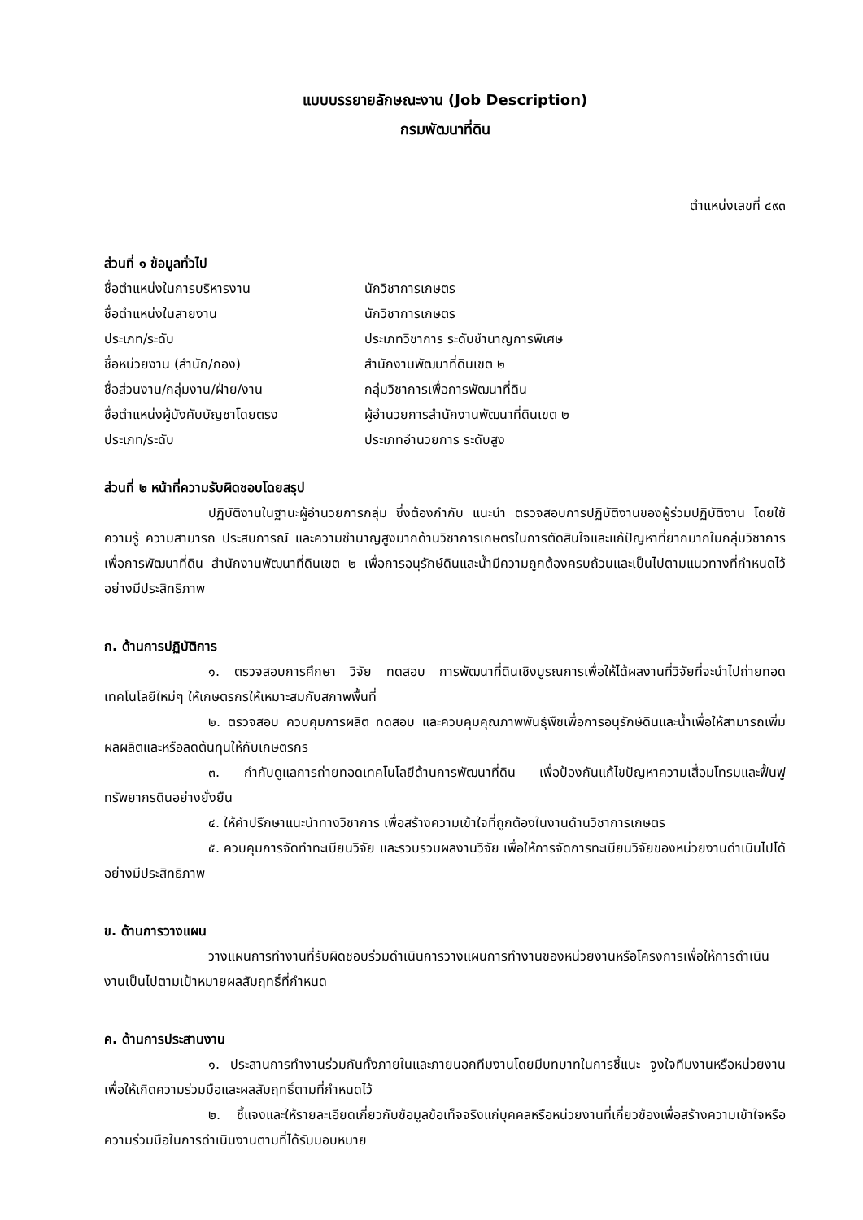แบบบรรยายลักษณะงาน (Job Description)
กรมพัฒนาที่ดิน
ตำแหน่งเลขที่ ๔๙๓
ส่วนที่ ๑ ข้อมูลทั่วไป
ชื่อตำแหน่งในการบริหารงาน นักวิชาการเกษตร
ชื่อตำแหน่งในสายงาน นักวิชาการเกษตร
ประเภท/ระดับ ประเภทวิชาการ ระดับชำนาญการพิเศษ
ชื่อหน่วยงาน (สำนัก/กอง) สำนักงานพัฒนาที่ดินเขต ๒
ชื่อส่วนงาน/กลุ่มงาน/ฝ่าย/งาน กลุ่มวิชาการเพื่อการพัฒนาที่ดิน
ชื่อตำแหน่งผู้บังคับบัญชาโดยตรง ผู้อำนวยการสำนักงานพัฒนาที่ดินเขต ๒
ประเภท/ระดับ ประเภทอำนวยการ ระดับสูง
ส่วนที่ ๒ หน้าที่ความรับผิดชอบโดยสรุป
ปฏิบัติงานในฐานะผู้อำนวยการกลุ่ม ซึ่งต้องกำกับ แนะนำ ตรวจสอบการปฏิบัติงานของผู้ร่วมปฏิบัติงาน โดยใช้ความรู้ ความสามารถ ประสบการณ์ และความชำนาญสูงมากด้านวิชาการเกษตรในการตัดสินใจและแก้ปัญหาที่ยากมากในกลุ่มวิชาการเพื่อการพัฒนาที่ดิน สำนักงานพัฒนาที่ดินเขต ๒ เพื่อการอนุรักษ์ดินและน้ำมีความถูกต้องครบถ้วนและเป็นไปตามแนวทางที่กำหนดไว้อย่างมีประสิทธิภาพ
ก. ด้านการปฏิบัติการ
๑. ตรวจสอบการศึกษา วิจัย ทดสอบ การพัฒนาที่ดินเชิงบูรณการเพื่อให้ได้ผลงานที่วิจัยที่จะนำไปถ่ายทอดเทคโนโลยีใหม่ๆ ให้เกษตรกรให้เหมาะสมกับสภาพพื้นที่
๒. ตรวจสอบ ควบคุมการผลิต ทดสอบ และควบคุมคุณภาพพันธุ์พืชเพื่อการอนุรักษ์ดินและน้ำเพื่อให้สามารถเพิ่มผลผลิตและหรือลดต้นทุนให้กับเกษตรกร
๓. กำกับดูแลการถ่ายทอดเทคโนโลยีด้านการพัฒนาที่ดิน เพื่อป้องกันแก้ไขปัญหาความเสื่อมโทรมและฟื้นฟูทรัพยากรดินอย่างยั่งยืน
๔. ให้คำปรึกษาแนะนำทางวิชาการ เพื่อสร้างความเข้าใจที่ถูกต้องในงานด้านวิชาการเกษตร
๕. ควบคุมการจัดทำทะเบียนวิจัย และรวบรวมผลงานวิจัย เพื่อให้การจัดการทะเบียนวิจัยของหน่วยงานดำเนินไปได้อย่างมีประสิทธิภาพ
ข. ด้านการวางแผน
วางแผนการทำงานที่รับผิดชอบร่วมดำเนินการวางแผนการทำงานของหน่วยงานหรือโครงการเพื่อให้การดำเนินงานเป็นไปตามเป้าหมายผลสัมฤทธิ์ที่กำหนด
ค. ด้านการประสานงาน
๑. ประสานการทำงานร่วมกันทั้งภายในและภายนอกทีมงานโดยมีบทบาทในการชี้แนะ จูงใจทีมงานหรือหน่วยงานเพื่อให้เกิดความร่วมมือและผลสัมฤทธิ์ตามที่กำหนดไว้
๒. ชี้แจงและให้รายละเอียดเกี่ยวกับข้อมูลข้อเท็จจริงแก่บุคคลหรือหน่วยงานที่เกี่ยวข้องเพื่อสร้างความเข้าใจหรือความร่วมมือในการดำเนินงานตามที่ได้รับมอบหมาย